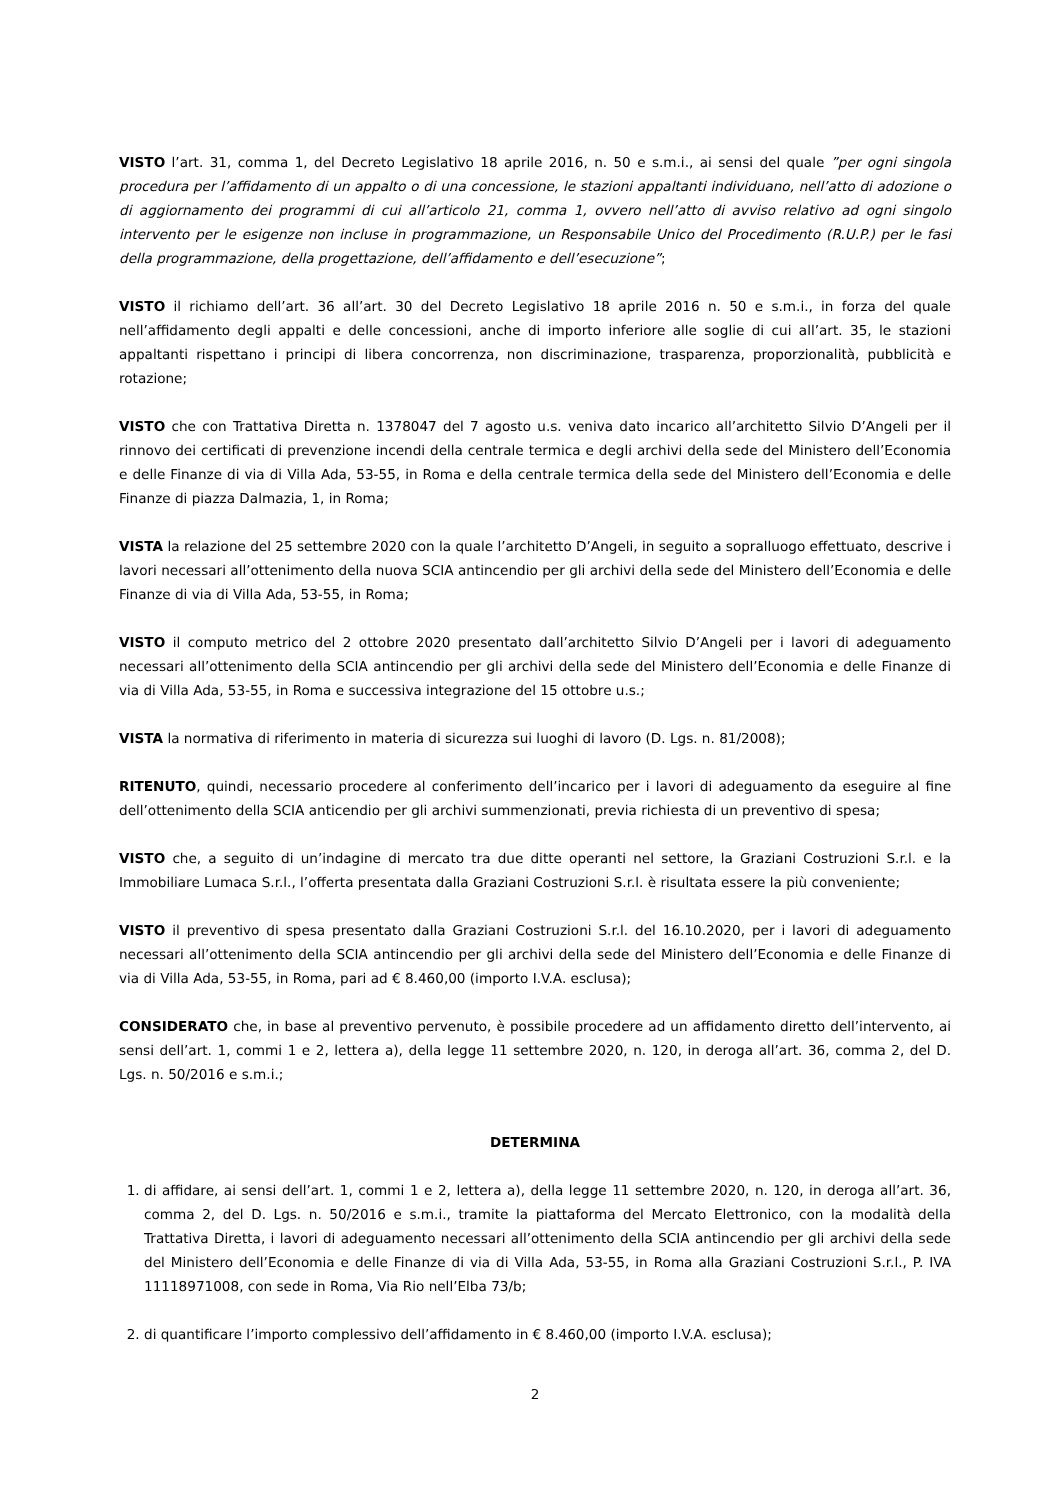VISTO l’art. 31, comma 1, del Decreto Legislativo 18 aprile 2016, n. 50 e s.m.i., ai sensi del quale ”per ogni singola procedura per l’affidamento di un appalto o di una concessione, le stazioni appaltanti individuano, nell’atto di adozione o di aggiornamento dei programmi di cui all’articolo 21, comma 1, ovvero nell’atto di avviso relativo ad ogni singolo intervento per le esigenze non incluse in programmazione, un Responsabile Unico del Procedimento (R.U.P.) per le fasi della programmazione, della progettazione, dell’affidamento e dell’esecuzione”;
VISTO il richiamo dell’art. 36 all’art. 30 del Decreto Legislativo 18 aprile 2016 n. 50 e s.m.i., in forza del quale nell’affidamento degli appalti e delle concessioni, anche di importo inferiore alle soglie di cui all’art. 35, le stazioni appaltanti rispettano i principi di libera concorrenza, non discriminazione, trasparenza, proporzionalità, pubblicità e rotazione;
VISTO che con Trattativa Diretta n. 1378047 del 7 agosto u.s. veniva dato incarico all’architetto Silvio D’Angeli per il rinnovo dei certificati di prevenzione incendi della centrale termica e degli archivi della sede del Ministero dell’Economia e delle Finanze di via di Villa Ada, 53-55, in Roma e della centrale termica della sede del Ministero dell’Economia e delle Finanze di piazza Dalmazia, 1, in Roma;
VISTA la relazione del 25 settembre 2020 con la quale l’architetto D’Angeli, in seguito a sopralluogo effettuato, descrive i lavori necessari all’ottenimento della nuova SCIA antincendio per gli archivi della sede del Ministero dell’Economia e delle Finanze di via di Villa Ada, 53-55, in Roma;
VISTO il computo metrico del 2 ottobre 2020 presentato dall’architetto Silvio D’Angeli per i lavori di adeguamento necessari all’ottenimento della SCIA antincendio per gli archivi della sede del Ministero dell’Economia e delle Finanze di via di Villa Ada, 53-55, in Roma e successiva integrazione del 15 ottobre u.s.;
VISTA la normativa di riferimento in materia di sicurezza sui luoghi di lavoro (D. Lgs. n. 81/2008);
RITENUTO, quindi, necessario procedere al conferimento dell’incarico per i lavori di adeguamento da eseguire al fine dell’ottenimento della SCIA anticendio per gli archivi summenzionati, previa richiesta di un preventivo di spesa;
VISTO che, a seguito di un’indagine di mercato tra due ditte operanti nel settore, la Graziani Costruzioni S.r.l. e la Immobiliare Lumaca S.r.l., l’offerta presentata dalla Graziani Costruzioni S.r.l. è risultata essere la più conveniente;
VISTO il preventivo di spesa presentato dalla Graziani Costruzioni S.r.l. del 16.10.2020, per i lavori di adeguamento necessari all’ottenimento della SCIA antincendio per gli archivi della sede del Ministero dell’Economia e delle Finanze di via di Villa Ada, 53-55, in Roma, pari ad € 8.460,00 (importo I.V.A. esclusa);
CONSIDERATO che, in base al preventivo pervenuto, è possibile procedere ad un affidamento diretto dell’intervento, ai sensi dell’art. 1, commi 1 e 2, lettera a), della legge 11 settembre 2020, n. 120, in deroga all’art. 36, comma 2, del D. Lgs. n. 50/2016 e s.m.i.;
DETERMINA
1. di affidare, ai sensi dell’art. 1, commi 1 e 2, lettera a), della legge 11 settembre 2020, n. 120, in deroga all’art. 36, comma 2, del D. Lgs. n. 50/2016 e s.m.i., tramite la piattaforma del Mercato Elettronico, con la modalità della Trattativa Diretta, i lavori di adeguamento necessari all’ottenimento della SCIA antincendio per gli archivi della sede del Ministero dell’Economia e delle Finanze di via di Villa Ada, 53-55, in Roma alla Graziani Costruzioni S.r.l., P. IVA 11118971008, con sede in Roma, Via Rio nell’Elba 73/b;
2. di quantificare l’importo complessivo dell’affidamento in € 8.460,00 (importo I.V.A. esclusa);
2